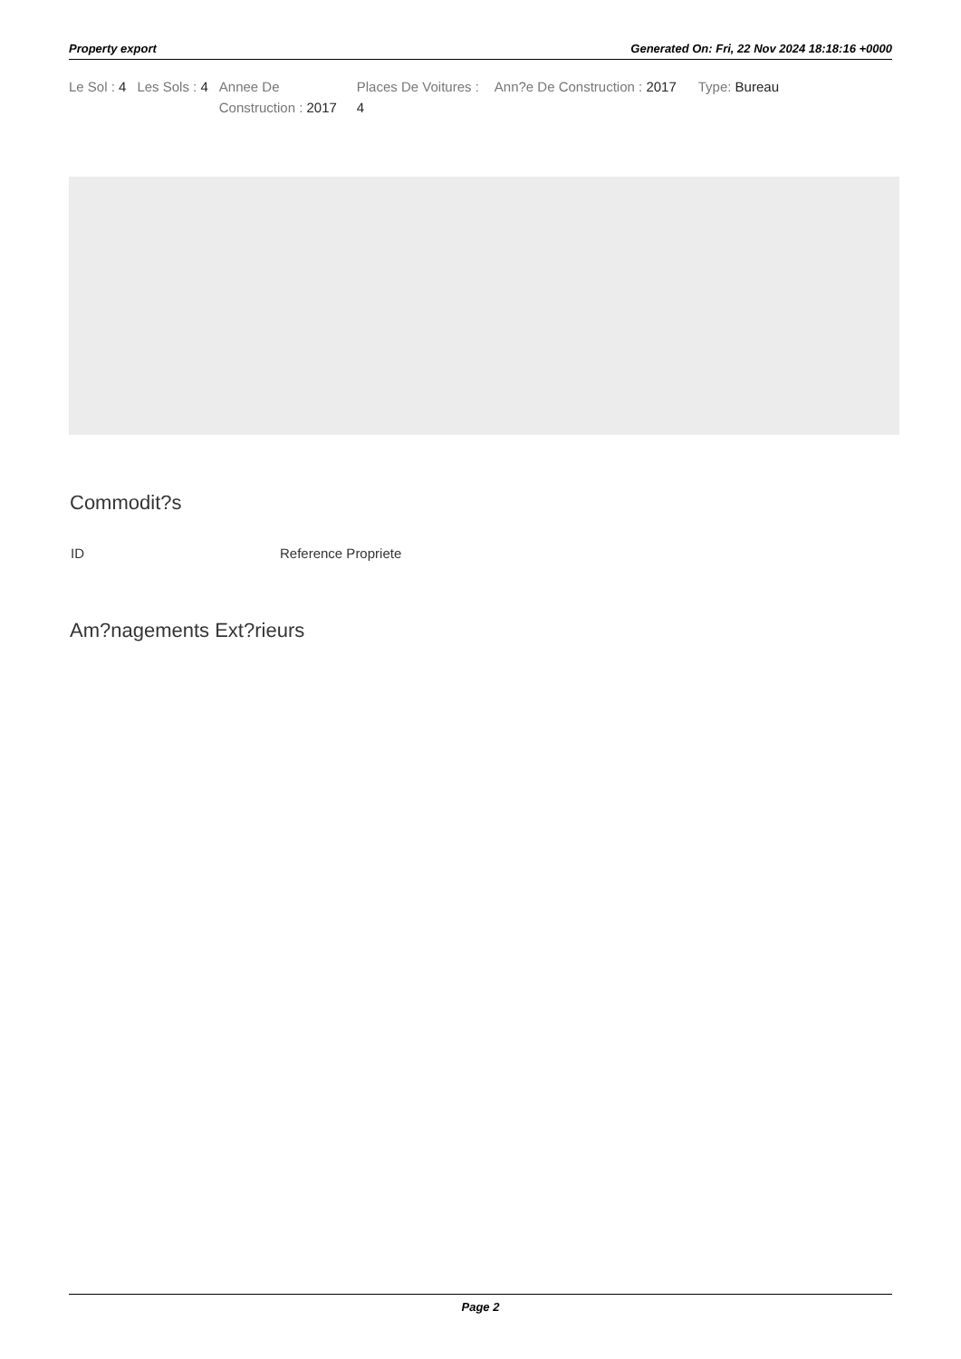Property export Generated On: Fri, 22 Nov 2024 18:18:16 +0000
| Le Sol : 4 | Les Sols : 4 | Annee De Construction : 2017 | Places De Voitures : 4 | Ann?e De Construction : 2017 | Type: Bureau |
Commodit?s
| ID | Reference Propriete |
| --- | --- |
Am?nagements Ext?rieurs
Page 2